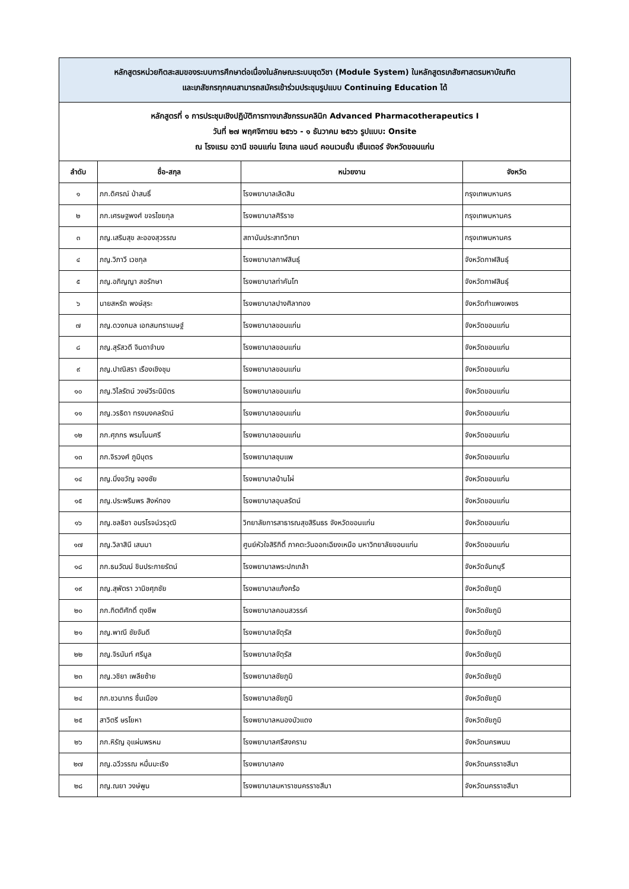| หลักสูตรหน่วยกิตสะสมของระบบการศึกษาต่อเนื่องในลักษณะระบบชุดวิชา (Module System) ในหลักสูตรเภสัชศาสตรมหาบัณฑิต และเภสัชกรทุกคนสามารถสมัครเข้าร่วมประชุมรูปแบบ Continuing Education ได้ | | | |
| หลักสูตรที่ ๑ การประชุมเชิงปฏิบัติการทางเภสัชกรรมคลินิก Advanced Pharmacotherapeutics I วันที่ ๒๗ พฤศจิกายน ๒๕๖๖ - ๑ ธันวาคม ๒๕๖๖ รูปแบบ: Onsite ณ โรงแรม อวานี ขอนแก่น โฮเทล แอนด์ คอนเวนชั่น เซ็นเตอร์ จังหวัดขอนแก่น | | | |
| ลำดับ | ชื่อ-สกุล | หน่วยงาน | จังหวัด |
| ๑ | ภก.ดิศรณ์ ป่าสนธิ์ | โรงพยาบาลเลิดสิน | กรุงเทพมหานคร |
| ๒ | ภก.เศรษฐพงศ์ ขจรไชยกุล | โรงพยาบาลศิริราช | กรุงเทพมหานคร |
| ๓ | ภญ.เสริมสุข ละอองสุวรรณ | สถาบันประสาทวิทยา | กรุงเทพมหานคร |
| ๔ | ภญ.วิภาวี เวชกุล | โรงพยาบาลกาฬสินธุ์ | จังหวัดกาฬสินธุ์ |
| ๕ | ภญ.อภิญญา สอรักษา | โรงพยาบาลท่าคันโท | จังหวัดกาฬสินธุ์ |
| ๖ | นายสหรัถ พงษ์สุระ | โรงพยาบาลปางศิลาทอง | จังหวัดกำแพงเพชร |
| ๗ | ภญ.ดวงกมล เอกสมทราเมษฐ์ | โรงพยาบาลขอนแก่น | จังหวัดขอนแก่น |
| ๘ | ภญ.สุรัสวดี จินดาจำนง | โรงพยาบาลขอนแก่น | จังหวัดขอนแก่น |
| ๙ | ภญ.ปาณิสรา เรืองเชิงชุม | โรงพยาบาลขอนแก่น | จังหวัดขอนแก่น |
| ๑๐ | ภญ.วิไลรัตน์ วงษ์วีระนิมิตร | โรงพยาบาลขอนแก่น | จังหวัดขอนแก่น |
| ๑๑ | ภญ.วรธิดา ทรงมงคลรัตน์ | โรงพยาบาลขอนแก่น | จังหวัดขอนแก่น |
| ๑๒ | ภก.ศุภกร พรมโนนศรี | โรงพยาบาลขอนแก่น | จังหวัดขอนแก่น |
| ๑๓ | ภก.จิรวงศ์ ภูมิบุตร | โรงพยาบาลชุมแพ | จังหวัดขอนแก่น |
| ๑๔ | ภญ.มิ่งขวัญ จองชัย | โรงพยาบาลบ้านไผ่ | จังหวัดขอนแก่น |
| ๑๕ | ภญ.ประพริมพร สิงห์ทอง | โรงพยาบาลอุบลรัตน์ | จังหวัดขอนแก่น |
| ๑๖ | ภญ.ชลธิชา อมรโรจน์วรวุฒิ | วิทยาลัยการสาธารณสุขสิรินธร จังหวัดขอนแก่น | จังหวัดขอนแก่น |
| ๑๗ | ภญ.วิลาสินี เสนมา | ศูนย์หัวใจสิริกิติ์ ภาคตะวันออกเฉียงเหนือ มหาวิทยาลัยขอนแก่น | จังหวัดขอนแก่น |
| ๑๘ | ภก.ธนวัฒน์ ชินประกายรัตน์ | โรงพยาบาลพระปกเกล้า | จังหวัดจันทบุรี |
| ๑๙ | ภญ.สุพัตรา วานิชศุภชัย | โรงพยาบาลแก้งคร้อ | จังหวัดชัยภูมิ |
| ๒๐ | ภก.กิตติศักดิ์ ตุงชีพ | โรงพยาบาลคอนสวรรค์ | จังหวัดชัยภูมิ |
| ๒๑ | ภญ.พาณี ชัยจันดี | โรงพยาบาลจัตุรัส | จังหวัดชัยภูมิ |
| ๒๒ | ภญ.จิรนันท์ ศรีมูล | โรงพยาบาลจัตุรัส | จังหวัดชัยภูมิ |
| ๒๓ | ภญ.วชิยา เพลียซ้าย | โรงพยาบาลชัยภูมิ | จังหวัดชัยภูมิ |
| ๒๔ | ภก.ชวนากร ชื่นเมือง | โรงพยาบาลชัยภูมิ | จังหวัดชัยภูมิ |
| ๒๕ | สาวิตรี ษรโยหา | โรงพยาบาลหนองบัวแดง | จังหวัดชัยภูมิ |
| ๒๖ | ภก.หิรัญ อุแผ่นพรหม | โรงพยาบาลศรีสงคราม | จังหวัดนครพนม |
| ๒๗ | ภญ.ฉวีวรรณ หมื่นมะเริง | โรงพยาบาลคง | จังหวัดนครราชสีมา |
| ๒๘ | ภญ.ณยา วงษ์พูน | โรงพยาบาลมหาราชนครราชสีมา | จังหวัดนครราชสีมา |